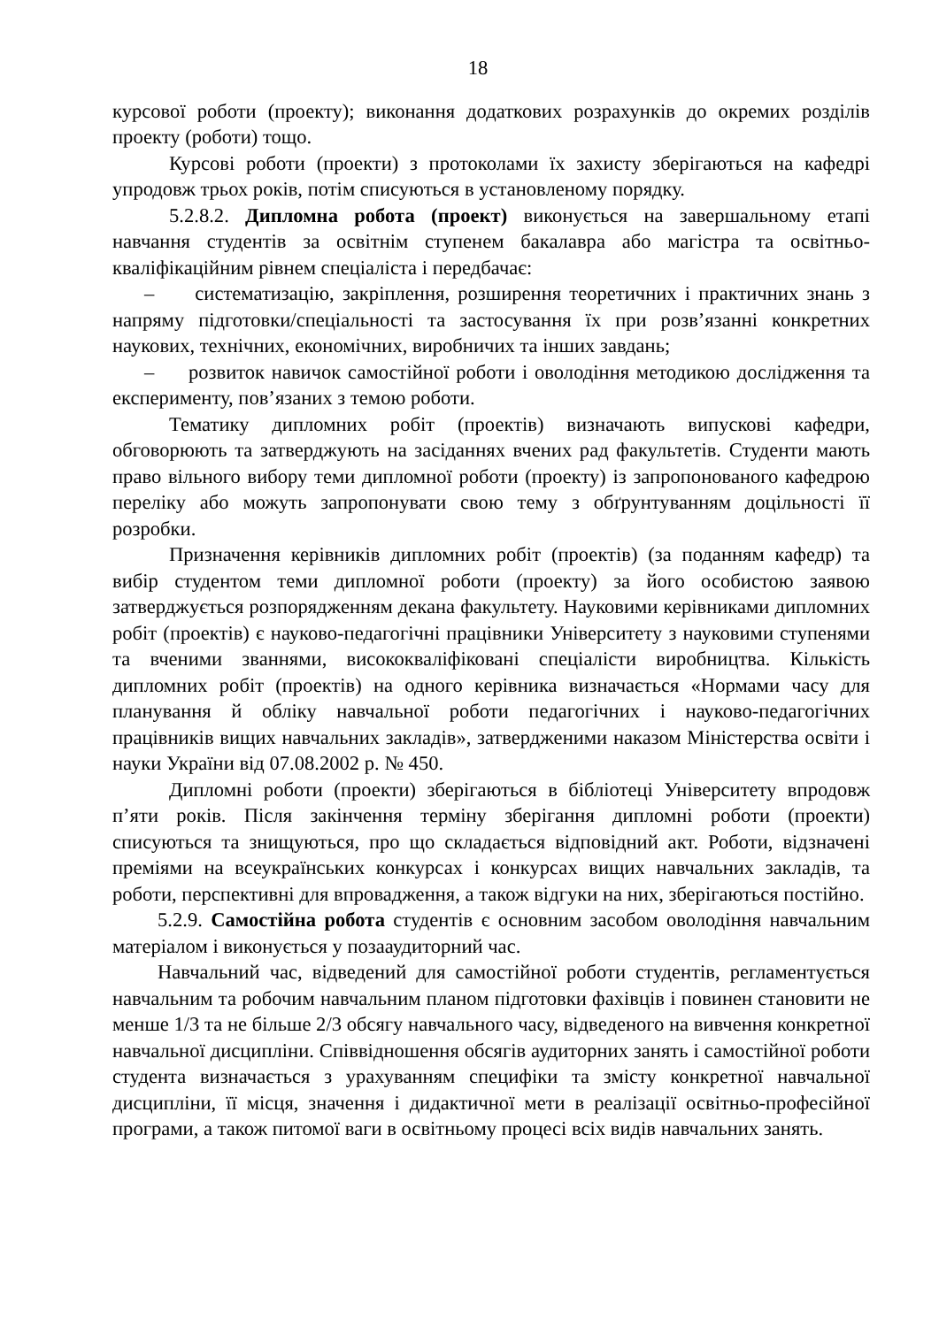18
курсової роботи (проекту); виконання додаткових розрахунків до окремих розділів проекту (роботи) тощо.
Курсові роботи (проекти) з протоколами їх захисту зберігаються на кафедрі упродовж трьох років, потім списуються в установленому порядку.
5.2.8.2. Дипломна робота (проект) виконується на завершальному етапі навчання студентів за освітнім ступенем бакалавра або магістра та освітньо-кваліфікаційним рівнем спеціаліста і передбачає:
– систематизацію, закріплення, розширення теоретичних і практичних знань з напряму підготовки/спеціальності та застосування їх при розв’язанні конкретних наукових, технічних, економічних, виробничих та інших завдань;
– розвиток навичок самостійної роботи і оволодіння методикою дослідження та експерименту, пов’язаних з темою роботи.
Тематику дипломних робіт (проектів) визначають випускові кафедри, обговорюють та затверджують на засіданнях вчених рад факультетів. Студенти мають право вільного вибору теми дипломної роботи (проекту) із запропонованого кафедрою переліку або можуть запропонувати свою тему з обґрунтуванням доцільності її розробки.
Призначення керівників дипломних робіт (проектів) (за поданням кафедр) та вибір студентом теми дипломної роботи (проекту) за його особистою заявою затверджується розпорядженням декана факультету. Науковими керівниками дипломних робіт (проектів) є науково-педагогічні працівники Університету з науковими ступенями та вченими званнями, висококваліфіковані спеціалісти виробництва. Кількість дипломних робіт (проектів) на одного керівника визначається «Нормами часу для планування й обліку навчальної роботи педагогічних і науково-педагогічних працівників вищих навчальних закладів», затвердженими наказом Міністерства освіти і науки України від 07.08.2002 р. № 450.
Дипломні роботи (проекти) зберігаються в бібліотеці Університету впродовж п’яти років. Після закінчення терміну зберігання дипломні роботи (проекти) списуються та знищуються, про що складається відповідний акт. Роботи, відзначені преміями на всеукраїнських конкурсах і конкурсах вищих навчальних закладів, та роботи, перспективні для впровадження, а також відгуки на них, зберігаються постійно.
5.2.9. Самостійна робота студентів є основним засобом оволодіння навчальним матеріалом і виконується у позааудиторний час.
Навчальний час, відведений для самостійної роботи студентів, регламентується навчальним та робочим навчальним планом підготовки фахівців і повинен становити не менше 1/3 та не більше 2/3 обсягу навчального часу, відведеного на вивчення конкретної навчальної дисципліни. Співвідношення обсягів аудиторних занять і самостійної роботи студента визначається з урахуванням специфіки та змісту конкретної навчальної дисципліни, її місця, значення і дидактичної мети в реалізації освітньо-професійної програми, а також питомої ваги в освітньому процесі всіх видів навчальних занять.